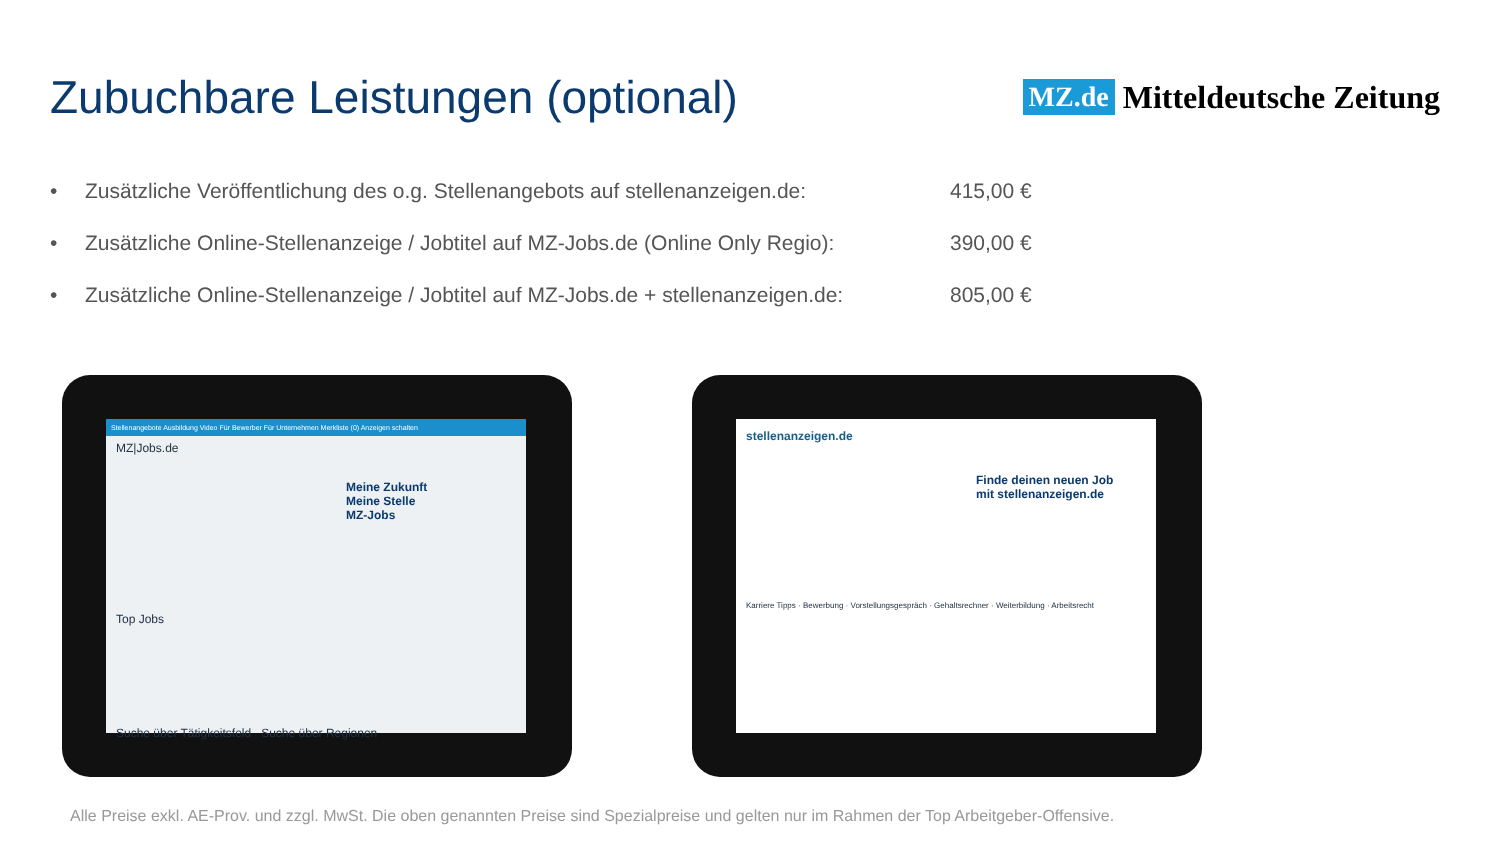Zubuchbare Leistungen (optional)
MZ.de Mitteldeutsche Zeitung
• Zusätzliche Veröffentlichung des o.g. Stellenangebots auf stellenanzeigen.de: 415,00 €
• Zusätzliche Online-Stellenanzeige / Jobtitel auf MZ-Jobs.de (Online Only Regio): 390,00 €
• Zusätzliche Online-Stellenanzeige / Jobtitel auf MZ-Jobs.de + stellenanzeigen.de: 805,00 €
Stellenangebote Ausbildung Video Für Bewerber Für Unternehmen Merkliste (0) Anzeigen schalten
MZ|Jobs.de
Meine Zukunft
Meine Stelle
MZ-Jobs
Top Jobs
Suche über Tätigkeitsfeld Suche über Regionen
stellenanzeigen.de
Finde deinen neuen Job
mit stellenanzeigen.de
Karriere Tipps · Bewerbung · Vorstellungsgespräch · Gehaltsrechner · Weiterbildung · Arbeitsrecht
Alle Preise exkl. AE-Prov. und zzgl. MwSt. Die oben genannten Preise sind Spezialpreise und gelten nur im Rahmen der Top Arbeitgeber-Offensive.